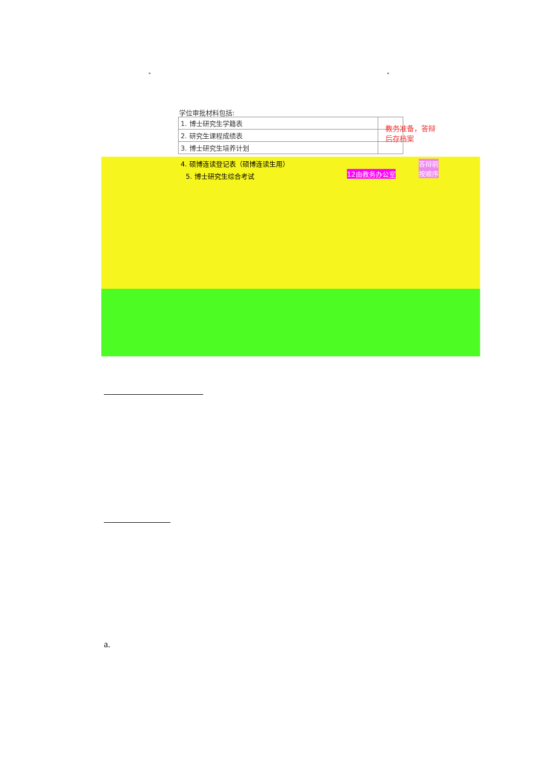" "
学位审批材料包括:
| 1. 博士研究生学籍表 | |
| 2. 研究生课程成绩表 | |
| 3. 博士研究生培养计划 | |
教务准备，答辩
后存档案
4. 硕博连读登记表（硕博连读生用）
5. 博士研究生综合考试 12由教务办公室
答辩前
按顺序
a.